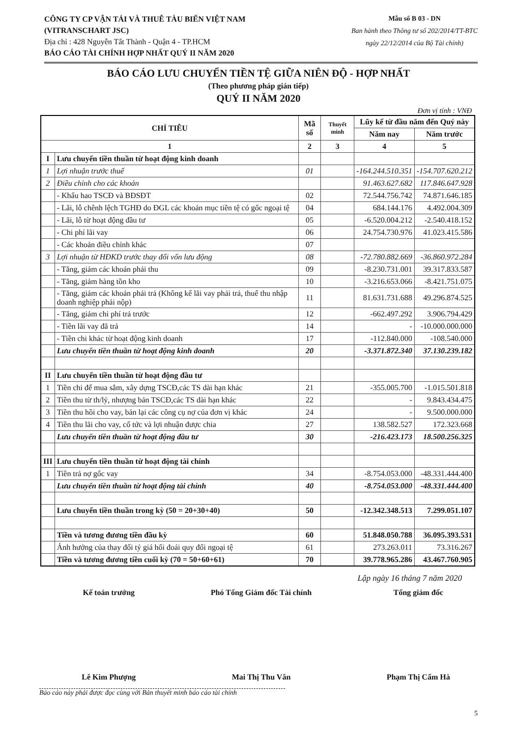CÔNG TY CP VẬN TẢI VÀ THUÊ TÀU BIỂN VIỆT NAM
(VITRANSCHART JSC)
Địa chỉ : 428 Nguyễn Tất Thành - Quận 4 - TP.HCM
BÁO CÁO TÀI CHÍNH HỢP NHẤT QUÝ II NĂM 2020
Mẫu số B 03 - DN
Ban hành theo Thông tư số 202/2014/TT-BTC
ngày 22/12/2014 của Bộ Tài chính)
BÁO CÁO LƯU CHUYỂN TIỀN TỆ GIỮA NIÊN ĐỘ - HỢP NHẤT
(Theo phương pháp gián tiếp)
QUÝ II NĂM 2020
Đơn vị tính : VNĐ
| CHỈ TIÊU | | Mã số | Thuyết minh | Lũy kế từ đầu năm đến Quý này | |
| --- | --- | --- | --- | --- | --- |
| | | | | Năm nay | Năm trước |
| 1 | | 2 | 3 | 4 | 5 |
| I | Lưu chuyển tiền thuần từ hoạt động kinh doanh | | | | |
| 1 | Lợi nhuận trước thuế | 01 | | -164.244.510.351 | -154.707.620.212 |
| 2 | Điều chỉnh cho các khoản | | | 91.463.627.682 | 117.846.647.928 |
| | - Khấu hao TSCĐ và BĐSĐT | 02 | | 72.544.756.742 | 74.871.646.185 |
| | - Lãi, lỗ chênh lệch TGHĐ do ĐGL các khoản mục tiền tệ có gốc ngoại tệ | 04 | | 684.144.176 | 4.492.004.309 |
| | - Lãi, lỗ từ hoạt động đầu tư | 05 | | -6.520.004.212 | -2.540.418.152 |
| | - Chi phí lãi vay | 06 | | 24.754.730.976 | 41.023.415.586 |
| | - Các khoản điều chỉnh khác | 07 | | | |
| 3 | Lợi nhuận từ HĐKD trước thay đổi vốn lưu động | 08 | | -72.780.882.669 | -36.860.972.284 |
| | - Tăng, giảm các khoản phải thu | 09 | | -8.230.731.001 | 39.317.833.587 |
| | - Tăng, giảm hàng tồn kho | 10 | | -3.216.653.066 | -8.421.751.075 |
| | - Tăng, giảm các khoản phải trả (Không kể lãi vay phải trả, thuế thu nhập doanh nghiệp phải nộp) | 11 | | 81.631.731.688 | 49.296.874.525 |
| | - Tăng, giảm chi phí trả trước | 12 | | -662.497.292 | 3.906.794.429 |
| | - Tiền lãi vay đã trả | 14 | | - | -10.000.000.000 |
| | - Tiền chi khác từ hoạt động kinh doanh | 17 | | -112.840.000 | -108.540.000 |
| | Lưu chuyển tiền thuần từ hoạt động kinh doanh | 20 | | -3.371.872.340 | 37.130.239.182 |
| II | Lưu chuyển tiền thuần từ hoạt động đầu tư | | | | |
| 1 | Tiền chi để mua sắm, xây dựng TSCĐ,các TS dài hạn khác | 21 | | -355.005.700 | -1.015.501.818 |
| 2 | Tiền thu từ th/lý, nhượng bán TSCĐ,các TS dài hạn khác | 22 | | - | 9.843.434.475 |
| 3 | Tiền thu hồi cho vay, bán lại các công cụ nợ của đơn vị khác | 24 | | - | 9.500.000.000 |
| 4 | Tiền thu lãi cho vay, cổ tức và lợi nhuận được chia | 27 | | 138.582.527 | 172.323.668 |
| | Lưu chuyển tiền thuần từ hoạt động đầu tư | 30 | | -216.423.173 | 18.500.256.325 |
| III | Lưu chuyển tiền thuần từ hoạt động tài chính | | | | |
| 1 | Tiền trả nợ gốc vay | 34 | | -8.754.053.000 | -48.331.444.400 |
| | Lưu chuyển tiền thuần từ hoạt động tài chính | 40 | | -8.754.053.000 | -48.331.444.400 |
| | Lưu chuyển tiền thuần trong kỳ (50 = 20+30+40) | 50 | | -12.342.348.513 | 7.299.051.107 |
| | Tiền và tương đương tiền đầu kỳ | 60 | | 51.848.050.788 | 36.095.393.531 |
| | Ảnh hưởng của thay đổi tỷ giá hối đoái quy đổi ngoại tệ | 61 | | 273.263.011 | 73.316.267 |
| | Tiền và tương đương tiền cuối kỳ (70 = 50+60+61) | 70 | | 39.778.965.286 | 43.467.760.905 |
Lập ngày 16 tháng 7 năm 2020
Kế toán trưởng
Lê Kim Phượng
Phó Tổng Giám đốc Tài chính
Mai Thị Thu Vân
Tổng giám đốc
Phạm Thị Cẩm Hà
Báo cáo này phải được đọc cùng với Bản thuyết minh báo cáo tài chính
5